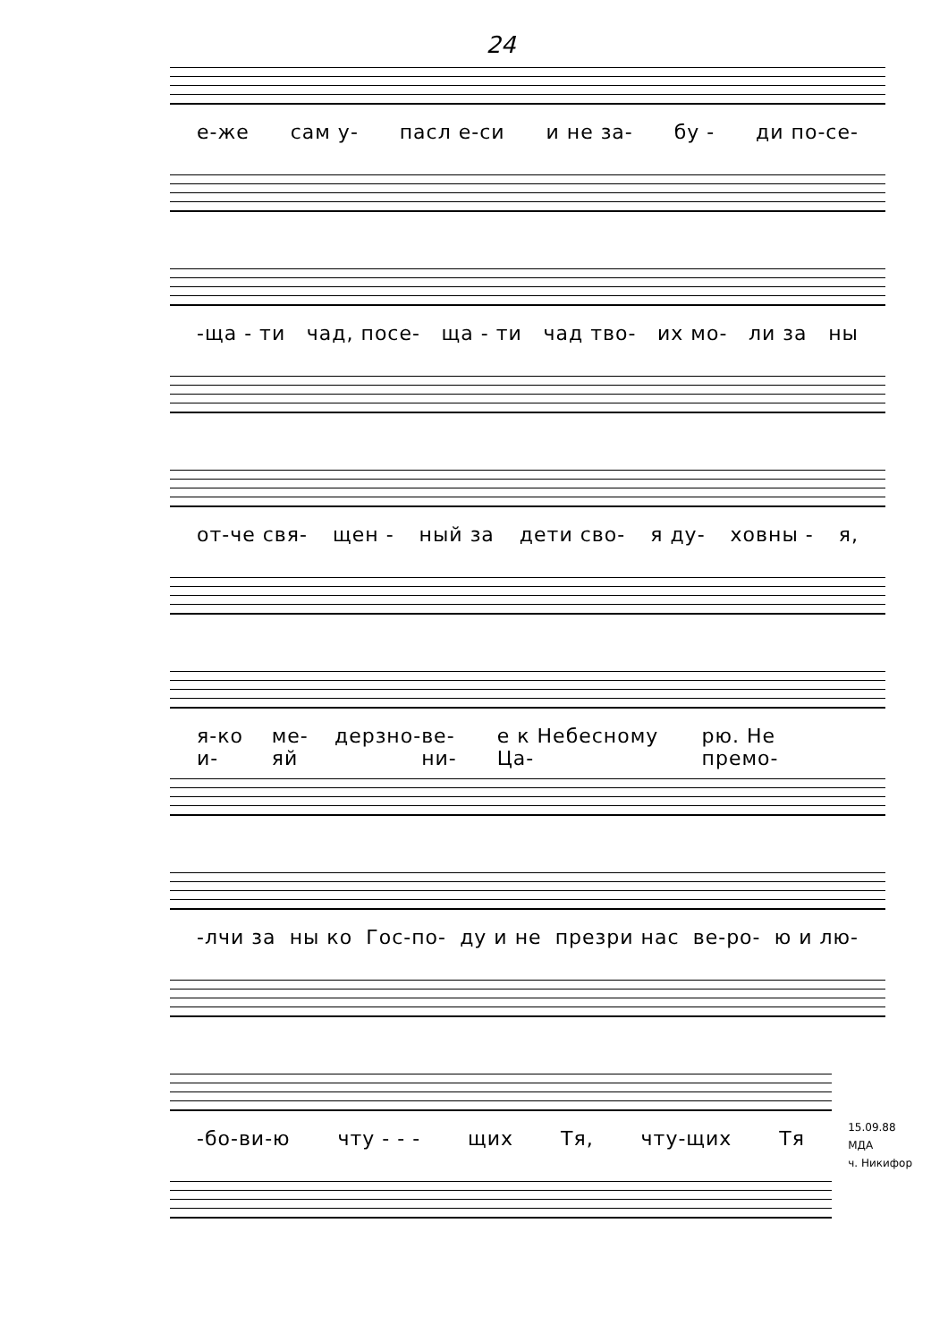24
е-же сам у- пасл е-си и не за- бу - ди по-се-
-ща - ти чад, посе- ща - ти чад тво- их мо- ли за ны
от-че свя- щен - ный за дети сво- я ду- ховны - я,
я-ко и- ме-яй дерзно- ве- ни- е к Небесному Ца- рю. Не премо-
-лчи за ны ко Гос-по- ду и не презри нас ве-ро- ю и лю-
-бо-ви-ю чту - - - щих Тя, чту-щих Тя
15.09.88
МДА
ч. Никифор